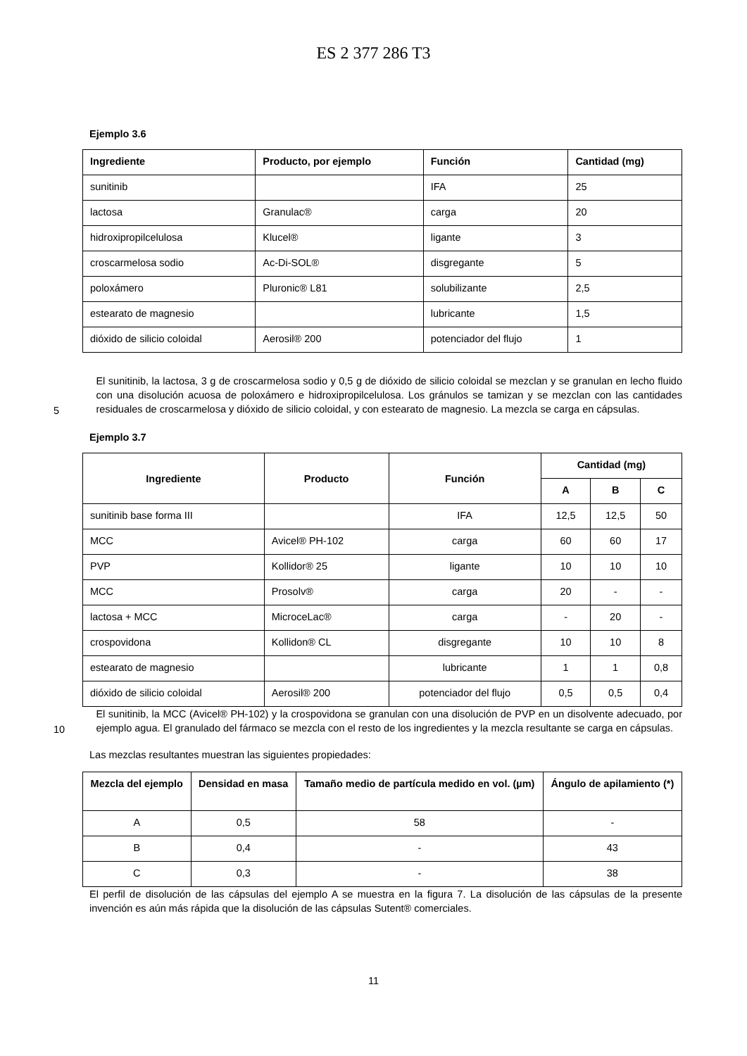ES 2 377 286 T3
Ejemplo 3.6
| Ingrediente | Producto, por ejemplo | Función | Cantidad (mg) |
| --- | --- | --- | --- |
| sunitinib | | IFA | 25 |
| lactosa | Granulac® | carga | 20 |
| hidroxipropilcelulosa | Klucel® | ligante | 3 |
| croscarmelosa sodio | Ac-Di-SOL® | disgregante | 5 |
| poloxámero | Pluronic® L81 | solubilizante | 2,5 |
| estearato de magnesio | | lubricante | 1,5 |
| dióxido de silicio coloidal | Aerosil® 200 | potenciador del flujo | 1 |
5
El sunitinib, la lactosa, 3 g de croscarmelosa sodio y 0,5 g de dióxido de silicio coloidal se mezclan y se granulan en lecho fluido con una disolución acuosa de poloxámero e hidroxipropilcelulosa. Los gránulos se tamizan y se mezclan con las cantidades residuales de croscarmelosa y dióxido de silicio coloidal, y con estearato de magnesio. La mezcla se carga en cápsulas.
Ejemplo 3.7
| Ingrediente | Producto | Función | Cantidad (mg) | | |
| --- | --- | --- | --- | --- | --- |
| | | | A | B | C |
| sunitinib base forma III | | IFA | 12,5 | 12,5 | 50 |
| MCC | Avicel® PH-102 | carga | 60 | 60 | 17 |
| PVP | Kollidor® 25 | ligante | 10 | 10 | 10 |
| MCC | Prosolv® | carga | 20 | - | - |
| lactosa + MCC | MicroceLac® | carga | - | 20 | - |
| crospovidona | Kollidon® CL | disgregante | 10 | 10 | 8 |
| estearato de magnesio | | lubricante | 1 | 1 | 0,8 |
| dióxido de silicio coloidal | Aerosil® 200 | potenciador del flujo | 0,5 | 0,5 | 0,4 |
10
El sunitinib, la MCC (Avicel® PH-102) y la crospovidona se granulan con una disolución de PVP en un disolvente adecuado, por ejemplo agua. El granulado del fármaco se mezcla con el resto de los ingredientes y la mezcla resultante se carga en cápsulas.
Las mezclas resultantes muestran las siguientes propiedades:
| Mezcla del ejemplo | Densidad en masa | Tamaño medio de partícula medido en vol. (µm) | Ángulo de apilamiento (*) |
| --- | --- | --- | --- |
| A | 0,5 | 58 | - |
| B | 0,4 | - | 43 |
| C | 0,3 | - | 38 |
El perfil de disolución de las cápsulas del ejemplo A se muestra en la figura 7. La disolución de las cápsulas de la presente invención es aún más rápida que la disolución de las cápsulas Sutent® comerciales.
11